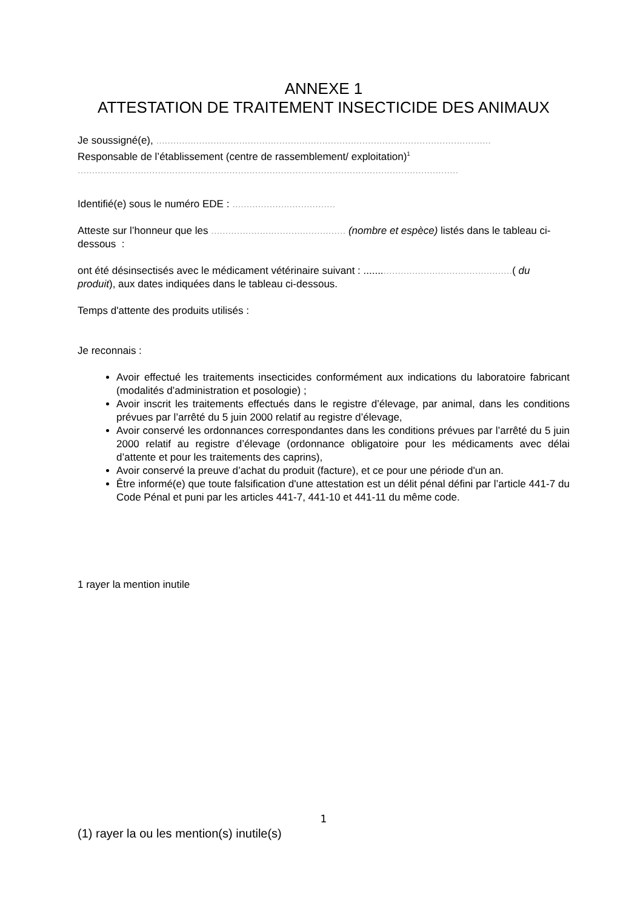ANNEXE 1
ATTESTATION DE TRAITEMENT INSECTICIDE DES ANIMAUX
Je soussigné(e), .....................................................................................................................
Responsable de l’établissement (centre de rassemblement/ exploitation)<sup>1</sup>
.....................................................................................................................................
Identifié(e) sous le numéro EDE : ....................................
Atteste sur l’honneur que les ............................................... (nombre et espèce) listés dans le tableau ci-dessous :
ont été désinsectisés avec le médicament vétérinaire suivant : ....................................................( du produit), aux dates indiquées dans le tableau ci-dessous.
Temps d'attente des produits utilisés :
Je reconnais :
Avoir effectué les traitements insecticides conformément aux indications du laboratoire fabricant (modalités d’administration et posologie) ;
Avoir inscrit les traitements effectués dans le registre d’élevage, par animal, dans les conditions prévues par l’arrêté du 5 juin 2000 relatif au registre d’élevage,
Avoir conservé les ordonnances correspondantes dans les conditions prévues par l’arrêté du 5 juin 2000 relatif au registre d’élevage (ordonnance obligatoire pour les médicaments avec délai d’attente et pour les traitements des caprins),
Avoir conservé la preuve d’achat du produit (facture), et ce pour une période d'un an.
Être informé(e) que toute falsification d'une attestation est un délit pénal défini par l’article 441-7 du Code Pénal et puni par les articles 441-7, 441-10 et 441-11 du même code.
1 rayer la mention inutile
1
(1) rayer la ou les mention(s) inutile(s)